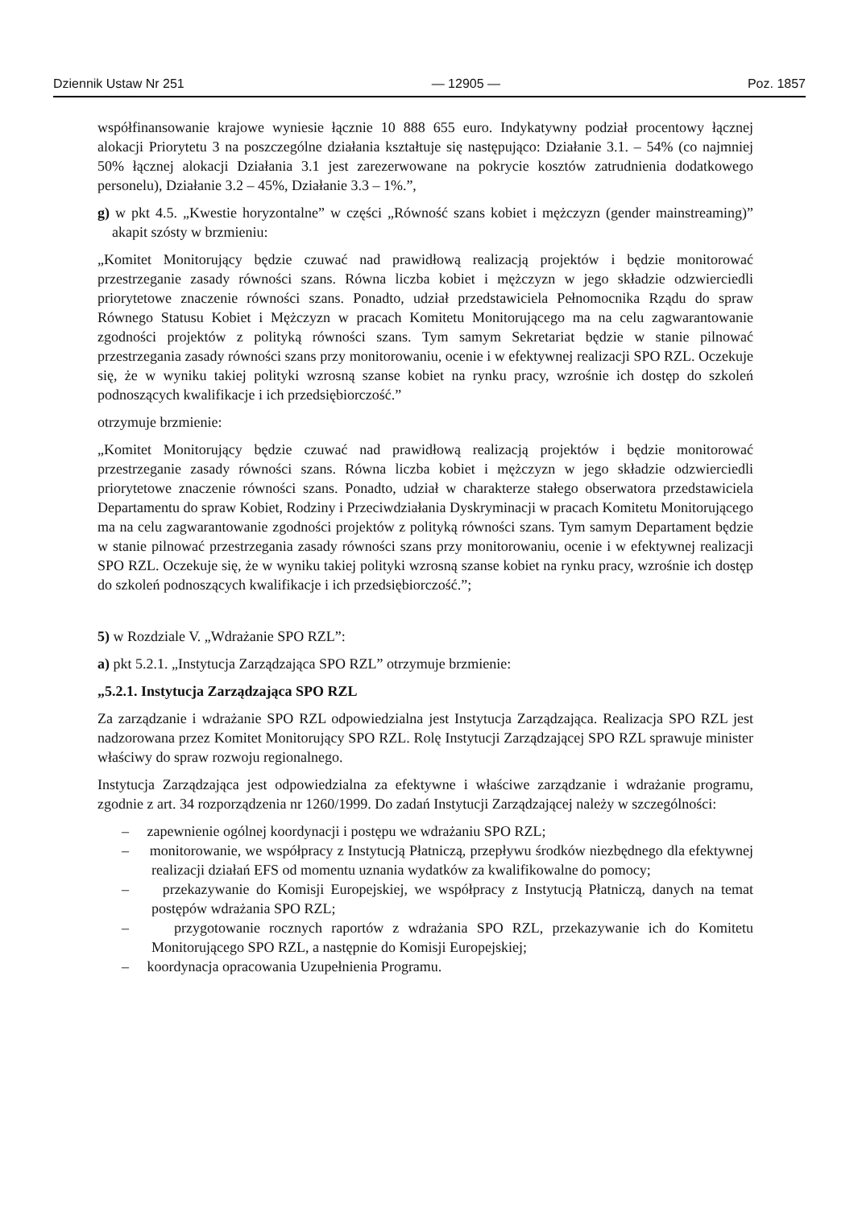Dziennik Ustaw Nr 251 — 12905 — Poz. 1857
współfinansowanie krajowe wyniesie łącznie 10 888 655 euro. Indykatywny podział procentowy łącznej alokacji Priorytetu 3 na poszczególne działania kształtuje się następująco: Działanie 3.1. – 54% (co najmniej 50% łącznej alokacji Działania 3.1 jest zarezerwowane na pokrycie kosztów zatrudnienia dodatkowego personelu), Działanie 3.2 – 45%, Działanie 3.3 – 1%.”,
g) w pkt 4.5. „Kwestie horyzontalne” w części „Równość szans kobiet i mężczyzn (gender mainstreaming)” akapit szósty w brzmieniu:
„Komitet Monitorujący będzie czuwać nad prawidłową realizacją projektów i będzie monitorować przestrzeganie zasady równości szans. Równa liczba kobiet i mężczyzn w jego składzie odzwierciedli priorytetowe znaczenie równości szans. Ponadto, udział przedstawiciela Pełnomocnika Rządu do spraw Równego Statusu Kobiet i Mężczyzn w pracach Komitetu Monitorującego ma na celu zagwarantowanie zgodności projektów z polityką równości szans. Tym samym Sekretariat będzie w stanie pilnować przestrzegania zasady równości szans przy monitorowaniu, ocenie i w efektywnej realizacji SPO RZL. Oczekuje się, że w wyniku takiej polityki wzrosną szanse kobiet na rynku pracy, wzrośnie ich dostęp do szkoleń podnoszących kwalifikacje i ich przedsiębiorczość.”
otrzymuje brzmienie:
„Komitet Monitorujący będzie czuwać nad prawidłową realizacją projektów i będzie monitorować przestrzeganie zasady równości szans. Równa liczba kobiet i mężczyzn w jego składzie odzwierciedli priorytetowe znaczenie równości szans. Ponadto, udział w charakterze stałego obserwatora przedstawiciela Departamentu do spraw Kobiet, Rodziny i Przeciwdziałania Dyskryminacji w pracach Komitetu Monitorującego ma na celu zagwarantowanie zgodności projektów z polityką równości szans. Tym samym Departament będzie w stanie pilnować przestrzegania zasady równości szans przy monitorowaniu, ocenie i w efektywnej realizacji SPO RZL. Oczekuje się, że w wyniku takiej polityki wzrosną szanse kobiet na rynku pracy, wzrośnie ich dostęp do szkoleń podnoszących kwalifikacje i ich przedsiębiorczość.”;
5) w Rozdziale V. „Wdrażanie SPO RZL”:
a) pkt 5.2.1. „Instytucja Zarządzająca SPO RZL” otrzymuje brzmienie:
„5.2.1. Instytucja Zarządzająca SPO RZL
Za zarządzanie i wdrażanie SPO RZL odpowiedzialna jest Instytucja Zarządzająca. Realizacja SPO RZL jest nadzorowana przez Komitet Monitorujący SPO RZL. Rolę Instytucji Zarządzającej SPO RZL sprawuje minister właściwy do spraw rozwoju regionalnego.
Instytucja Zarządzająca jest odpowiedzialna za efektywne i właściwe zarządzanie i wdrażanie programu, zgodnie z art. 34 rozporządzenia nr 1260/1999. Do zadań Instytucji Zarządzającej należy w szczególności:
– zapewnienie ogólnej koordynacji i postępu we wdrażaniu SPO RZL;
– monitorowanie, we współpracy z Instytucją Płatniczą, przepływu środków niezbędnego dla efektywnej realizacji działań EFS od momentu uznania wydatków za kwalifikowalne do pomocy;
– przekazywanie do Komisji Europejskiej, we współpracy z Instytucją Płatniczą, danych na temat postępów wdrażania SPO RZL;
– przygotowanie rocznych raportów z wdrażania SPO RZL, przekazywanie ich do Komitetu Monitorującego SPO RZL, a następnie do Komisji Europejskiej;
– koordynacja opracowania Uzupełnienia Programu.